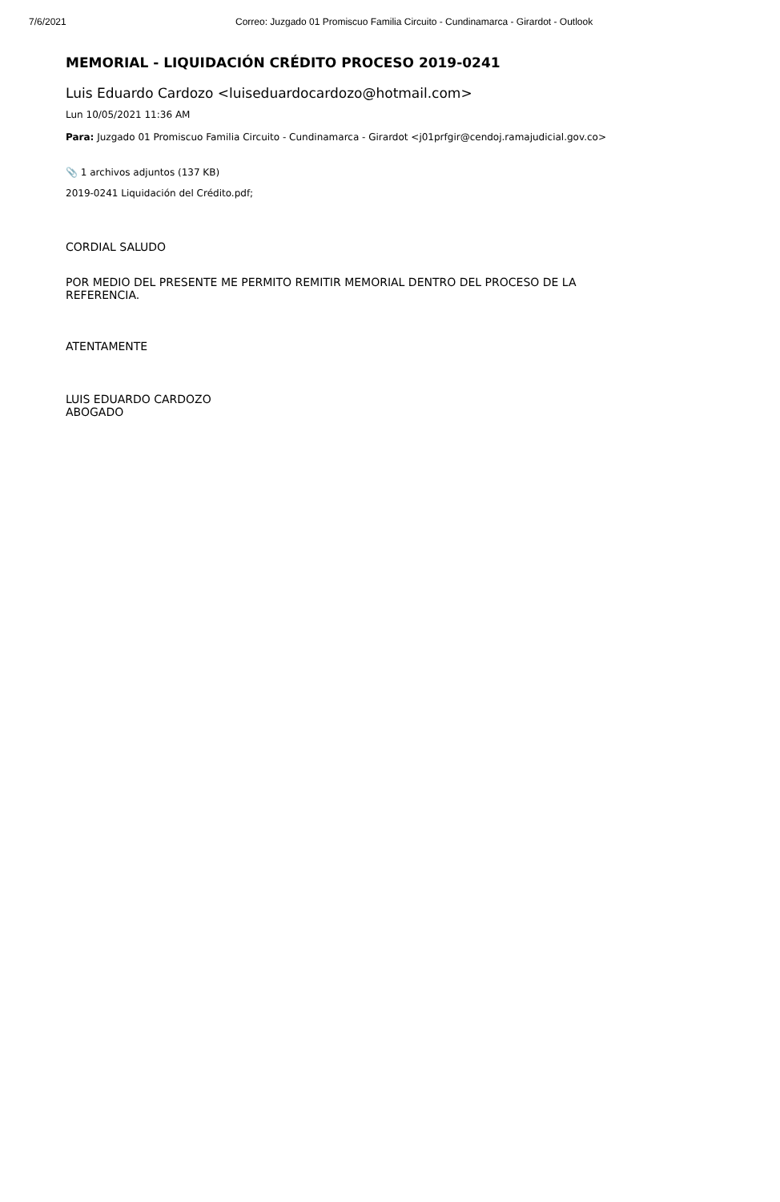7/6/2021 Correo: Juzgado 01 Promiscuo Familia Circuito - Cundinamarca - Girardot - Outlook
MEMORIAL - LIQUIDACIÓN CRÉDITO PROCESO 2019-0241
Luis Eduardo Cardozo <luiseduardocardozo@hotmail.com>
Lun 10/05/2021 11:36 AM
Para: Juzgado 01 Promiscuo Familia Circuito - Cundinamarca - Girardot <j01prfgir@cendoj.ramajudicial.gov.co>
📎 1 archivos adjuntos (137 KB)
2019-0241 Liquidación del Crédito.pdf;
CORDIAL SALUDO
POR MEDIO DEL PRESENTE ME PERMITO REMITIR MEMORIAL DENTRO DEL PROCESO DE LA REFERENCIA.
ATENTAMENTE
LUIS EDUARDO CARDOZO
ABOGADO